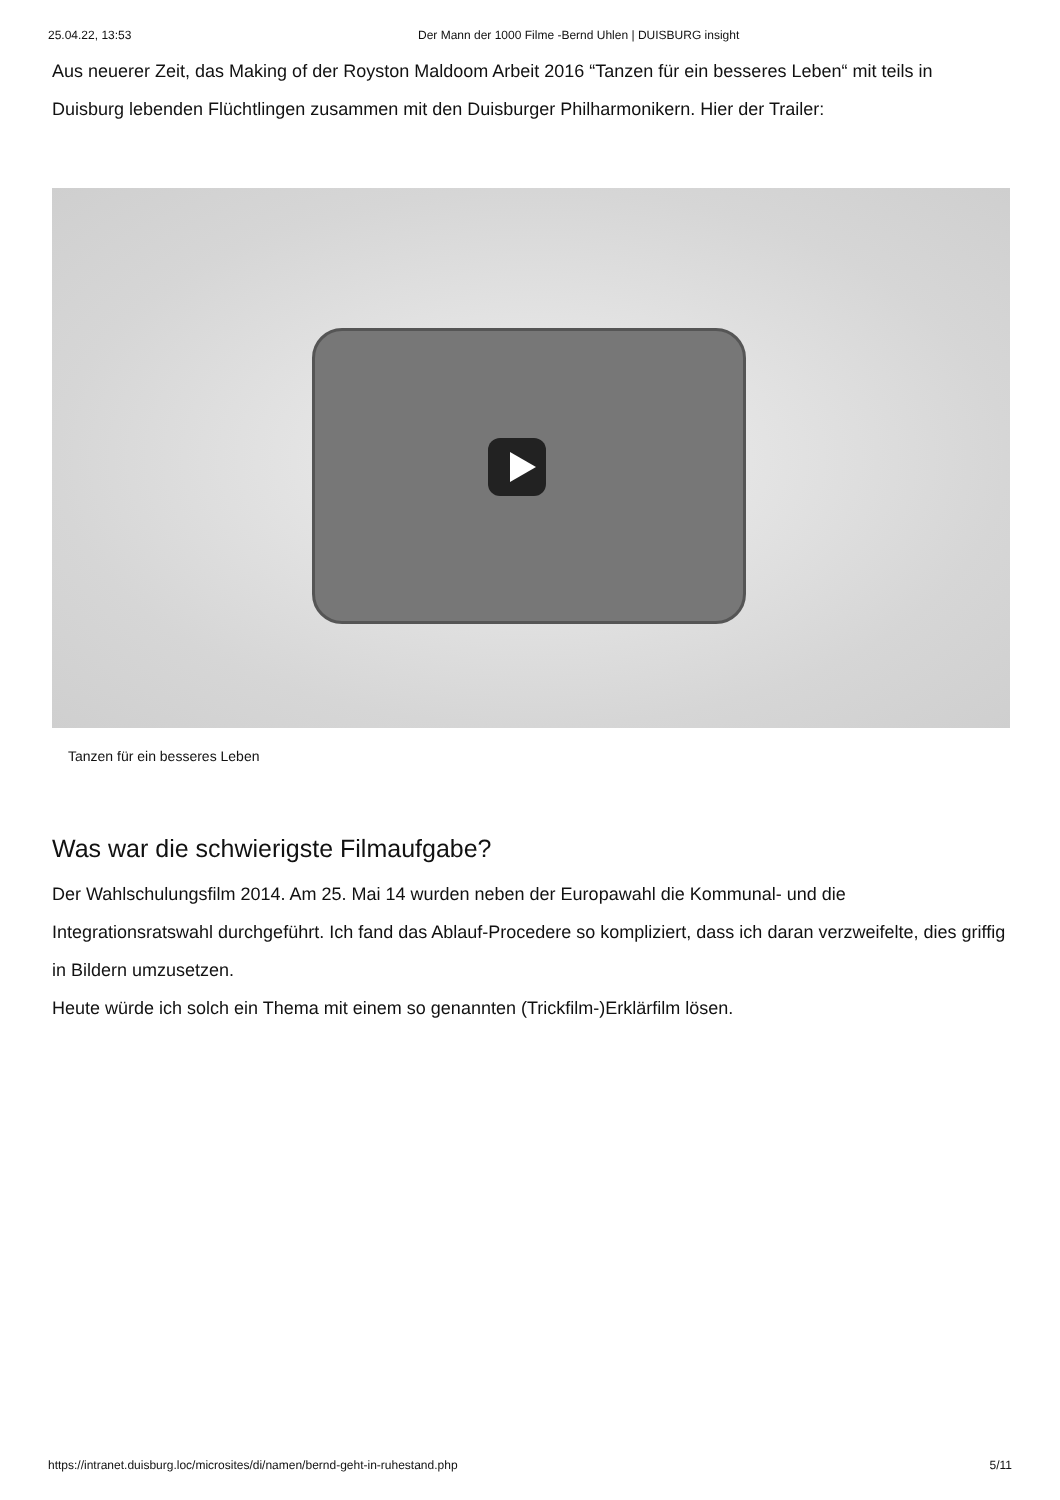25.04.22, 13:53 Der Mann der 1000 Filme -Bernd Uhlen | DUISBURG insight
Aus neuerer Zeit, das Making of der Royston Maldoom Arbeit 2016 “Tanzen für ein besseres Leben“ mit teils in Duisburg lebenden Flüchtlingen zusammen mit den Duisburger Philharmonikern. Hier der Trailer:
Tanzen für ein besseres Leben
Was war die schwierigste Filmaufgabe?
Der Wahlschulungsfilm 2014. Am 25. Mai 14 wurden neben der Europawahl die Kommunal- und die Integrationsratswahl durchgeführt. Ich fand das Ablauf-Procedere so kompliziert, dass ich daran verzweifelte, dies griffig in Bildern umzusetzen.
Heute würde ich solch ein Thema mit einem so genannten (Trickfilm-)Erklärfilm lösen.
https://intranet.duisburg.loc/microsites/di/namen/bernd-geht-in-ruhestand.php 5/11